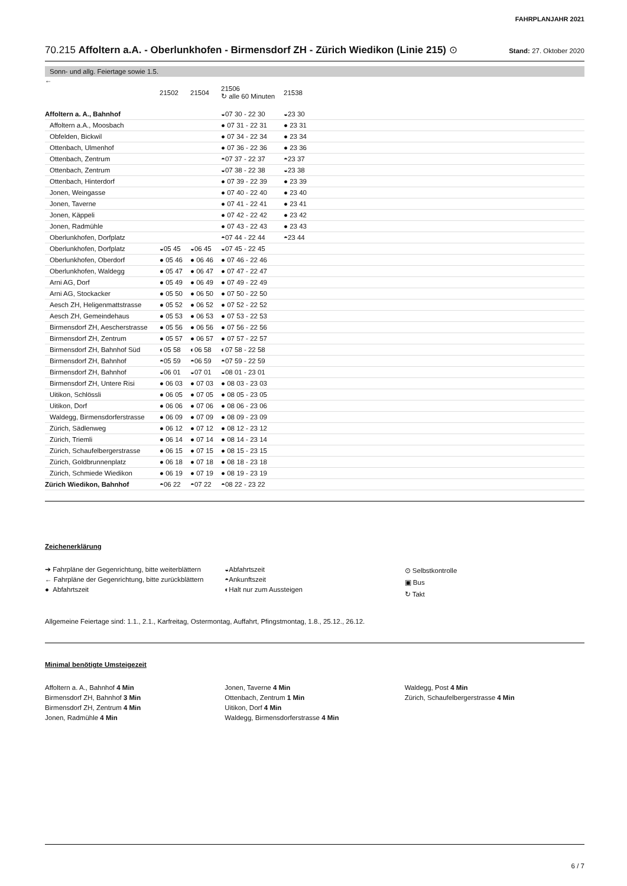FAHRPLANJAHR 2021
70.215 Affoltern a.A. - Oberlunkhofen - Birmensdorf ZH - Zürich Wiedikon (Linie 215) ⊙
Stand: 27. Oktober 2020
Sonn- und allg. Feiertage sowie 1.5.
←
| | 21502 | 21504 | 21506 ↻ alle 60 Minuten | 21538 |
| Affoltern a. A., Bahnhof | | | ◒07 30 - 22 30 | ◒23 30 |
| Affoltern a.A., Moosbach | | | ● 07 31 - 22 31 | ● 23 31 |
| Obfelden, Bickwil | | | ● 07 34 - 22 34 | ● 23 34 |
| Ottenbach, Ulmenhof | | | ● 07 36 - 22 36 | ● 23 36 |
| Ottenbach, Zentrum | | | ◓07 37 - 22 37 | ◓23 37 |
| Ottenbach, Zentrum | | | ◒07 38 - 22 38 | ◒23 38 |
| Ottenbach, Hinterdorf | | | ● 07 39 - 22 39 | ● 23 39 |
| Jonen, Weingasse | | | ● 07 40 - 22 40 | ● 23 40 |
| Jonen, Taverne | | | ● 07 41 - 22 41 | ● 23 41 |
| Jonen, Käppeli | | | ● 07 42 - 22 42 | ● 23 42 |
| Jonen, Radmühle | | | ● 07 43 - 22 43 | ● 23 43 |
| Oberlunkhofen, Dorfplatz | | | ◓07 44 - 22 44 | ◓23 44 |
| Oberlunkhofen, Dorfplatz | ◒05 45 | ◒06 45 | ◒07 45 - 22 45 | |
| Oberlunkhofen, Oberdorf | ● 05 46 | ● 06 46 | ● 07 46 - 22 46 | |
| Oberlunkhofen, Waldegg | ● 05 47 | ● 06 47 | ● 07 47 - 22 47 | |
| Arni AG, Dorf | ● 05 49 | ● 06 49 | ● 07 49 - 22 49 | |
| Arni AG, Stockacker | ● 05 50 | ● 06 50 | ● 07 50 - 22 50 | |
| Aesch ZH, Heligenmattstrasse | ● 05 52 | ● 06 52 | ● 07 52 - 22 52 | |
| Aesch ZH, Gemeindehaus | ● 05 53 | ● 06 53 | ● 07 53 - 22 53 | |
| Birmensdorf ZH, Aescherstrasse | ● 05 56 | ● 06 56 | ● 07 56 - 22 56 | |
| Birmensdorf ZH, Zentrum | ● 05 57 | ● 06 57 | ● 07 57 - 22 57 | |
| Birmensdorf ZH, Bahnhof Süd | ◐05 58 | ◐06 58 | ◐07 58 - 22 58 | |
| Birmensdorf ZH, Bahnhof | ◓05 59 | ◓06 59 | ◓07 59 - 22 59 | |
| Birmensdorf ZH, Bahnhof | ◒06 01 | ◒07 01 | ◒08 01 - 23 01 | |
| Birmensdorf ZH, Untere Risi | ● 06 03 | ● 07 03 | ● 08 03 - 23 03 | |
| Uitikon, Schlössli | ● 06 05 | ● 07 05 | ● 08 05 - 23 05 | |
| Uitikon, Dorf | ● 06 06 | ● 07 06 | ● 08 06 - 23 06 | |
| Waldegg, Birmensdorferstrasse | ● 06 09 | ● 07 09 | ● 08 09 - 23 09 | |
| Zürich, Sädlenweg | ● 06 12 | ● 07 12 | ● 08 12 - 23 12 | |
| Zürich, Triemli | ● 06 14 | ● 07 14 | ● 08 14 - 23 14 | |
| Zürich, Schaufelbergerstrasse | ● 06 15 | ● 07 15 | ● 08 15 - 23 15 | |
| Zürich, Goldbrunnenplatz | ● 06 18 | ● 07 18 | ● 08 18 - 23 18 | |
| Zürich, Schmiede Wiedikon | ● 06 19 | ● 07 19 | ● 08 19 - 23 19 | |
| Zürich Wiedikon, Bahnhof | ◓06 22 | ◓07 22 | ◓08 22 - 23 22 | |
Zeichenerklärung
➔ Fahrpläne der Gegenrichtung, bitte weiterblättern
← Fahrpläne der Gegenrichtung, bitte zurückblättern
● Abfahrtszeit
◒Abfahrtszeit
◓Ankunftszeit
◐Halt nur zum Aussteigen
⊙ Selbstkontrolle
▣ Bus
↻ Takt
Allgemeine Feiertage sind: 1.1., 2.1., Karfreitag, Ostermontag, Auffahrt, Pfingstmontag, 1.8., 25.12., 26.12.
Minimal benötigte Umsteigezeit
Affoltern a. A., Bahnhof 4 Min
Birmensdorf ZH, Bahnhof 3 Min
Birmensdorf ZH, Zentrum 4 Min
Jonen, Radmühle 4 Min
Jonen, Taverne 4 Min
Ottenbach, Zentrum 1 Min
Uitikon, Dorf 4 Min
Waldegg, Birmensdorferstrasse 4 Min
Waldegg, Post 4 Min
Zürich, Schaufelbergerstrasse 4 Min
6 / 7